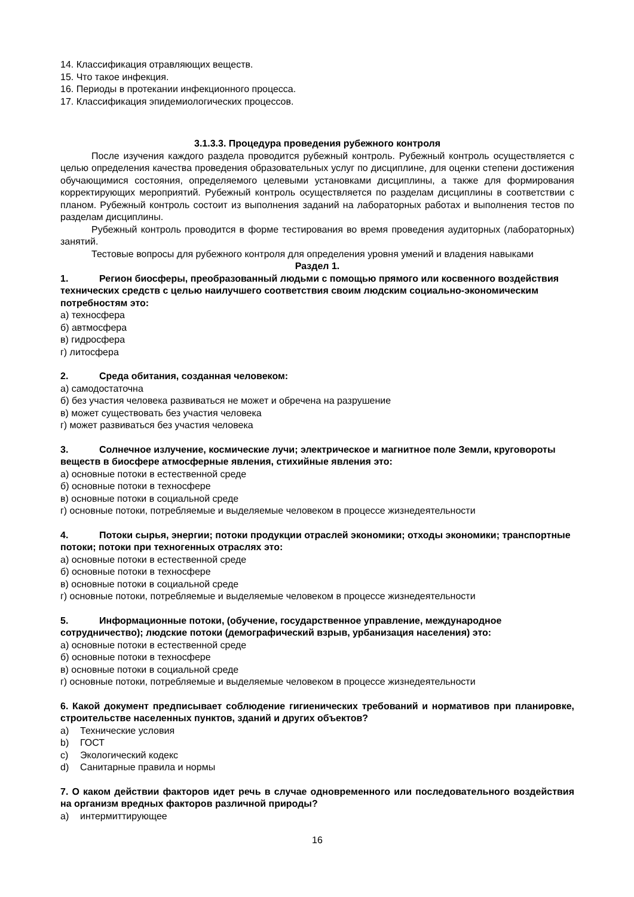14. Классификация отравляющих веществ.
15. Что такое инфекция.
16. Периоды в протекании инфекционного процесса.
17. Классификация эпидемиологических процессов.
3.1.3.3. Процедура проведения рубежного контроля
После изучения каждого раздела проводится рубежный контроль. Рубежный контроль осуществляется с целью определения качества проведения образовательных услуг по дисциплине, для оценки степени достижения обучающимися состояния, определяемого целевыми установками дисциплины, а также для формирования корректирующих мероприятий. Рубежный контроль осуществляется по разделам дисциплины в соответствии с планом. Рубежный контроль состоит из выполнения заданий на лабораторных работах и выполнения тестов по разделам дисциплины.
Рубежный контроль проводится в форме тестирования во время проведения аудиторных (лабораторных) занятий.
Тестовые вопросы для рубежного контроля для определения уровня умений и владения навыками
Раздел 1.
1. Регион биосферы, преобразованный людьми с помощью прямого или косвенного воздействия технических средств с целью наилучшего соответствия своим людским социально-экономическим потребностям это:
а) техносфера
б) автмосфера
в) гидросфера
г) литосфера
2. Среда обитания, созданная человеком:
а) самодостаточна
б) без участия человека развиваться не может и обречена на разрушение
в) может существовать без участия человека
г) может развиваться без участия человека
3. Солнечное излучение, космические лучи; электрическое и магнитное поле Земли, круговороты веществ в биосфере атмосферные явления, стихийные явления это:
а) основные потоки в естественной среде
б) основные потоки в техносфере
в) основные потоки в социальной среде
г) основные потоки, потребляемые и выделяемые человеком в процессе жизнедеятельности
4. Потоки сырья, энергии; потоки продукции отраслей экономики; отходы экономики; транспортные потоки; потоки при техногенных отраслях это:
а) основные потоки в естественной среде
б) основные потоки в техносфере
в) основные потоки в социальной среде
г) основные потоки, потребляемые и выделяемые человеком в процессе жизнедеятельности
5. Информационные потоки, (обучение, государственное управление, международное сотрудничество); людские потоки (демографический взрыв, урбанизация населения) это:
а) основные потоки в естественной среде
б) основные потоки в техносфере
в) основные потоки в социальной среде
г) основные потоки, потребляемые и выделяемые человеком в процессе жизнедеятельности
6. Какой документ предписывает соблюдение гигиенических требований и нормативов при планировке, строительстве населенных пунктов, зданий и других объектов?
a) Технические условия
b) ГОСТ
c) Экологический кодекс
d) Санитарные правила и нормы
7. О каком действии факторов идет речь в случае одновременного или последовательного воздействия на организм вредных факторов различной природы?
a) интермиттирующее
16